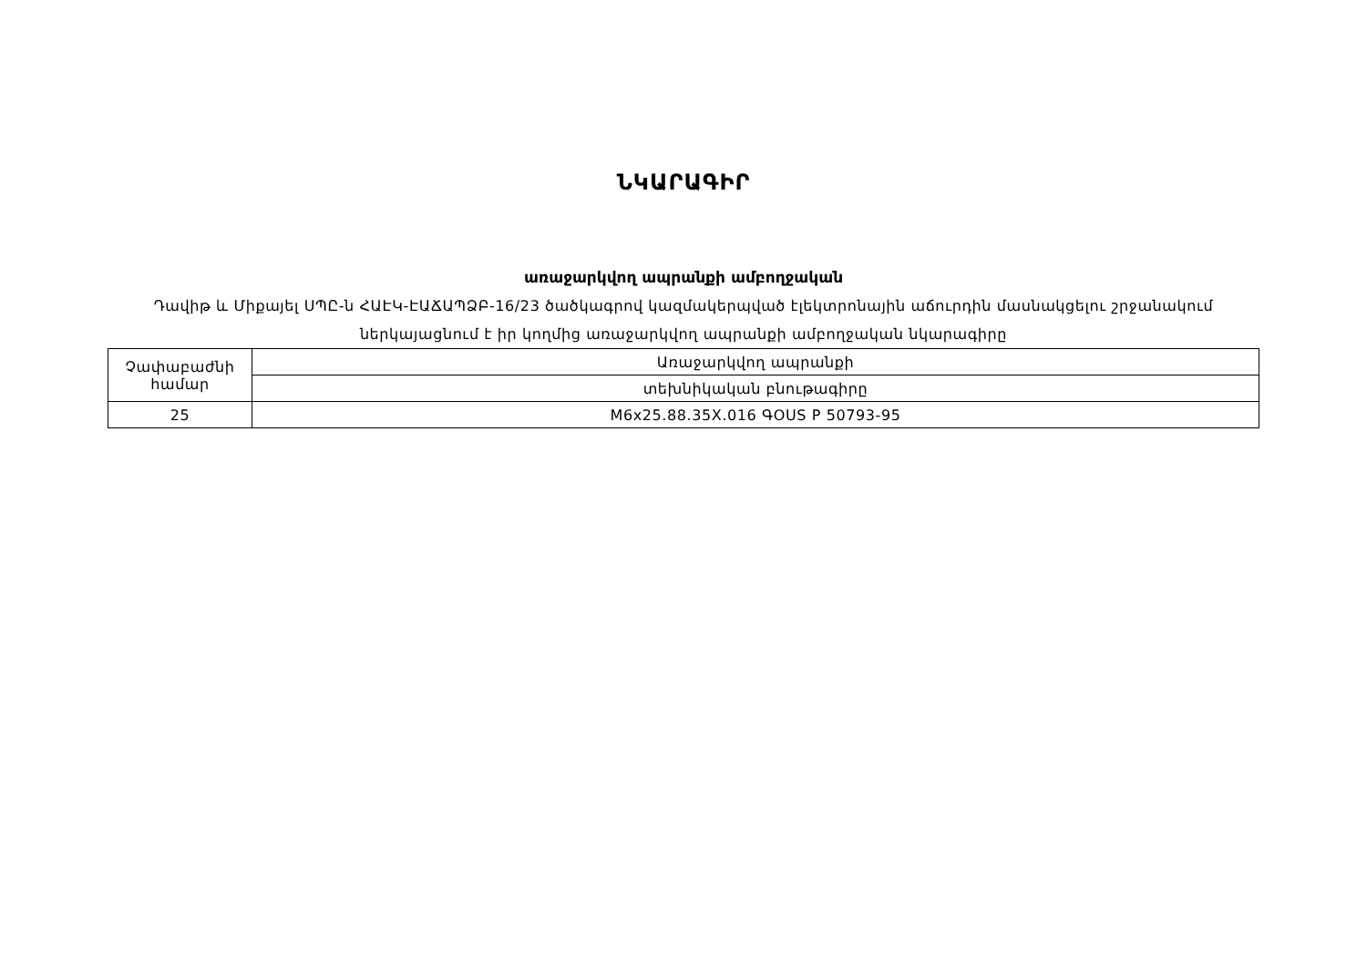ՆԿԱՐԱԳԻՐ
առաջարկվող ապրանքի ամբողջական
Դավիթ և Միքայել ՍՊԸ-ն ՀԱԷԿ-ԷԱՃԱՊՁԲ-16/23 ծածկագրով կազմակերպված էլեկտրոնային աճուրդին մասնակցելու շրջանակում
ներկայացնում է իր կողմից առաջարկվող ապրանքի ամբողջական նկարագիրը
| Չափաբաժնի համար | Առաջարկվող ապրանքի |
| | տեխնիկական բնութագիրը |
| 25 | M6x25.88.35X.016 ԳOUS P 50793-95 |